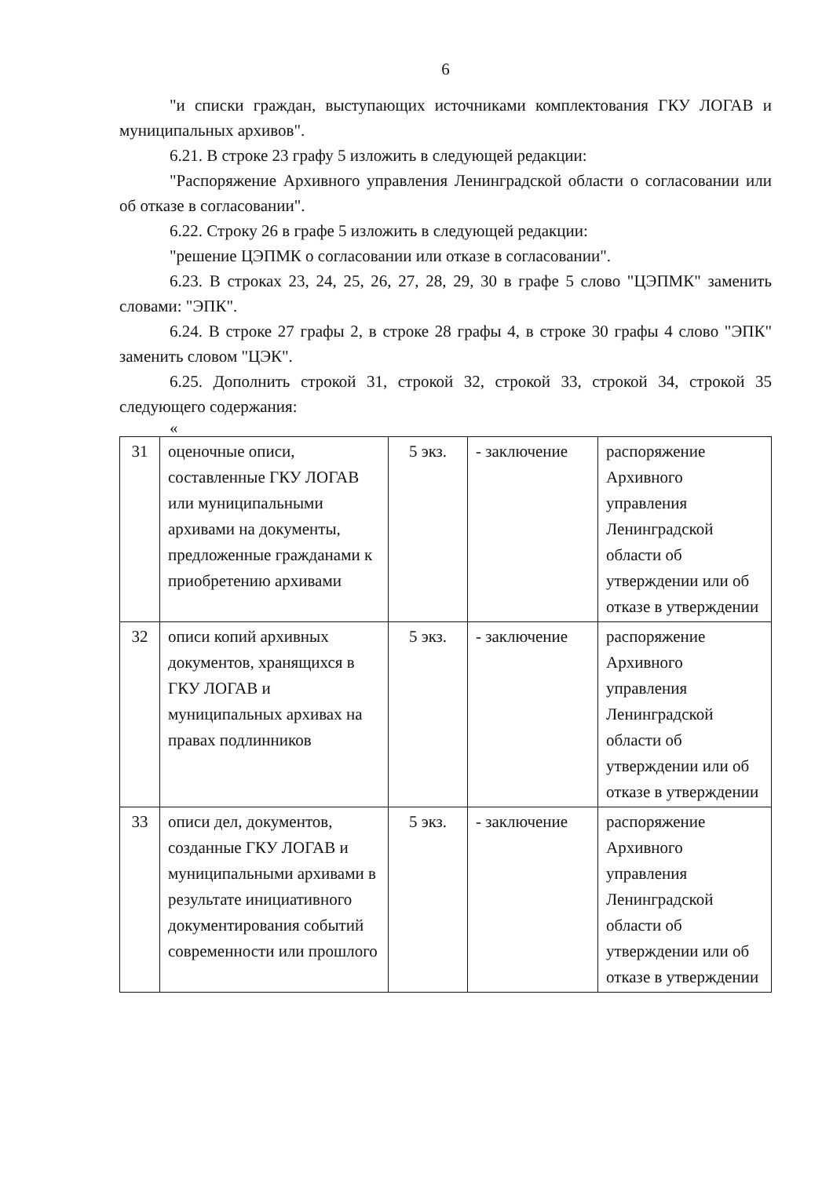6
"и списки граждан, выступающих источниками комплектования ГКУ ЛОГАВ и муниципальных архивов".
6.21. В строке 23 графу 5 изложить в следующей редакции:
"Распоряжение Архивного управления Ленинградской области о согласовании или об отказе в согласовании".
6.22. Строку 26 в графе 5 изложить в следующей редакции:
"решение ЦЭПМК о согласовании или отказе в согласовании".
6.23. В строках 23, 24, 25, 26, 27, 28, 29, 30 в графе 5 слово "ЦЭПМК" заменить словами: "ЭПК".
6.24. В строке 27 графы 2, в строке 28 графы 4, в строке 30 графы 4 слово "ЭПК" заменить словом "ЦЭК".
6.25. Дополнить строкой 31, строкой 32, строкой 33, строкой 34, строкой 35 следующего содержания:
«
| 31 | оценочные описи, составленные ГКУ ЛОГАВ или муниципальными архивами на документы, предложенные гражданами к приобретению архивами | 5 экз. | - заключение | распоряжение Архивного управления Ленинградской области об утверждении или об отказе в утверждении |
| 32 | описи копий архивных документов, хранящихся в ГКУ ЛОГАВ и муниципальных архивах на правах подлинников | 5 экз. | - заключение | распоряжение Архивного управления Ленинградской области об утверждении или об отказе в утверждении |
| 33 | описи дел, документов, созданные ГКУ ЛОГАВ и муниципальными архивами в результате инициативного документирования событий современности или прошлого | 5 экз. | - заключение | распоряжение Архивного управления Ленинградской области об утверждении или об отказе в утверждении |